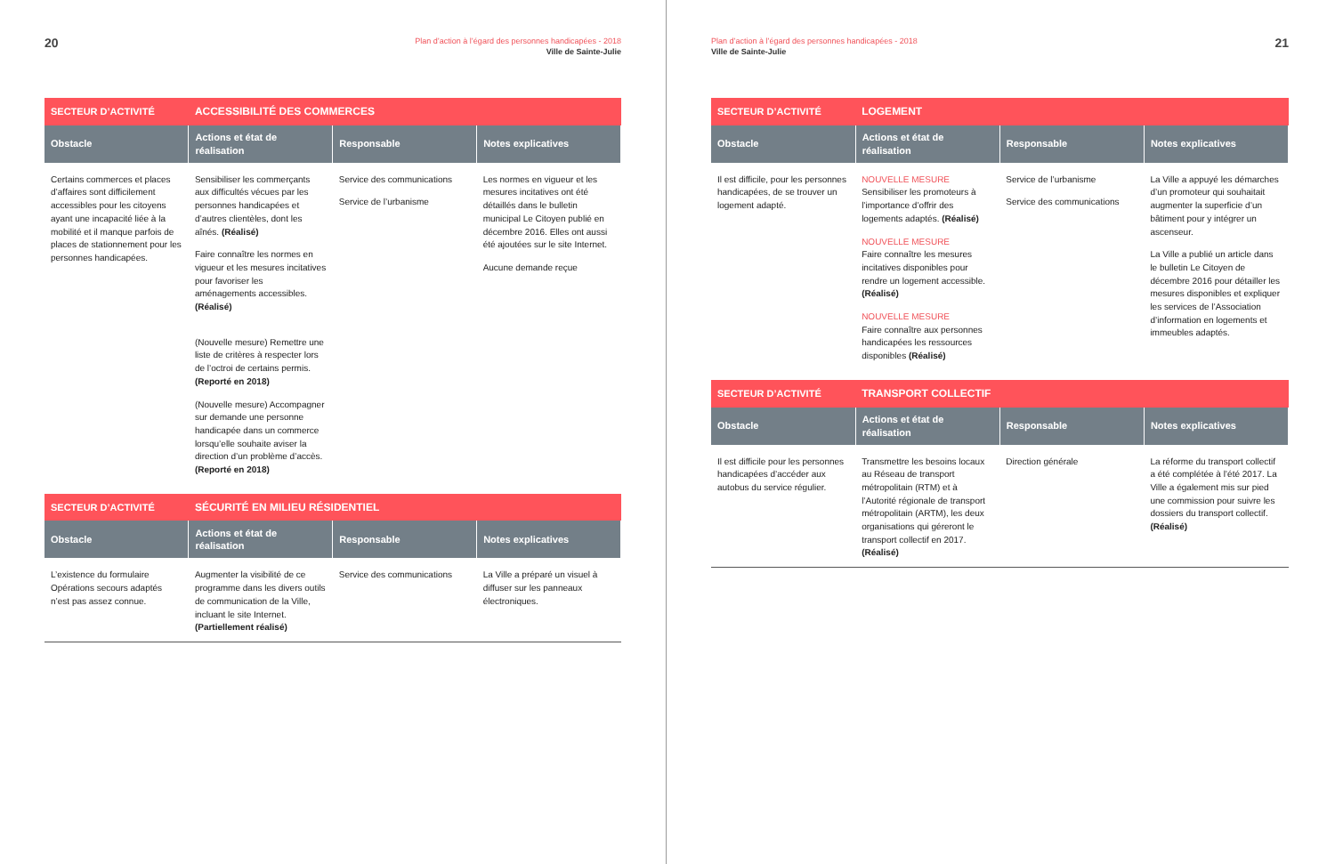20
Plan d’action à l’égard des personnes handicapées - 2018
Ville de Sainte-Julie
| SECTEUR D’ACTIVITÉ | ACCESSIBILITÉ DES COMMERCES | | |
| --- | --- | --- | --- |
| Obstacle | Actions et état de réalisation | Responsable | Notes explicatives |
| Certains commerces et places d’affaires sont difficilement accessibles pour les citoyens ayant une incapacité liée à la mobilité et il manque parfois de places de stationnement pour les personnes handicapées. | Sensibiliser les commerçants aux difficultés vécues par les personnes handicapées et d’autres clientèles, dont les aînés. (Réalisé) Faire connaître les normes en vigueur et les mesures incitatives pour favoriser les aménagements accessibles. (Réalisé) (Nouvelle mesure) Remettre une liste de critères à respecter lors de l’octroi de certains permis. (Reporté en 2018) (Nouvelle mesure) Accompagner sur demande une personne handicapée dans un commerce lorsqu’elle souhaite aviser la direction d’un problème d’accès. (Reporté en 2018) | Service des communications Service de l’urbanisme | Les normes en vigueur et les mesures incitatives ont été détaillés dans le bulletin municipal Le Citoyen publié en décembre 2016. Elles ont aussi été ajoutées sur le site Internet. Aucune demande reçue |
| SECTEUR D’ACTIVITÉ | SÉCURITÉ EN MILIEU RÉSIDENTIEL | | |
| Obstacle | Actions et état de réalisation | Responsable | Notes explicatives |
| L’existence du formulaire Opérations secours adaptés n’est pas assez connue. | Augmenter la visibilité de ce programme dans les divers outils de communication de la Ville, incluant le site Internet. (Partiellement réalisé) | Service des communications | La Ville a préparé un visuel à diffuser sur les panneaux électroniques. |
Plan d’action à l’égard des personnes handicapées - 2018
Ville de Sainte-Julie
21
| SECTEUR D’ACTIVITÉ | LOGEMENT | | |
| --- | --- | --- | --- |
| Obstacle | Actions et état de réalisation | Responsable | Notes explicatives |
| Il est difficile, pour les personnes handicapées, de se trouver un logement adapté. | NOUVELLE MESURE Sensibiliser les promoteurs à l’importance d’offrir des logements adaptés. (Réalisé) NOUVELLE MESURE Faire connaître les mesures incitatives disponibles pour rendre un logement accessible. (Réalisé) NOUVELLE MESURE Faire connaître aux personnes handicapées les ressources disponibles (Réalisé) | Service de l’urbanisme Service des communications | La Ville a appuyé les démarches d’un promoteur qui souhaitait augmenter la superficie d’un bâtiment pour y intégrer un ascenseur. La Ville a publié un article dans le bulletin Le Citoyen de décembre 2016 pour détailler les mesures disponibles et expliquer les services de l’Association d’information en logements et immeubles adaptés. |
| SECTEUR D’ACTIVITÉ | TRANSPORT COLLECTIF | | |
| Obstacle | Actions et état de réalisation | Responsable | Notes explicatives |
| Il est difficile pour les personnes handicapées d’accéder aux autobus du service régulier. | Transmettre les besoins locaux au Réseau de transport métropolitain (RTM) et à l’Autorité régionale de transport métropolitain (ARTM), les deux organisations qui géreront le transport collectif en 2017. (Réalisé) | Direction générale | La réforme du transport collectif a été complétée à l’été 2017. La Ville a également mis sur pied une commission pour suivre les dossiers du transport collectif. (Réalisé) |